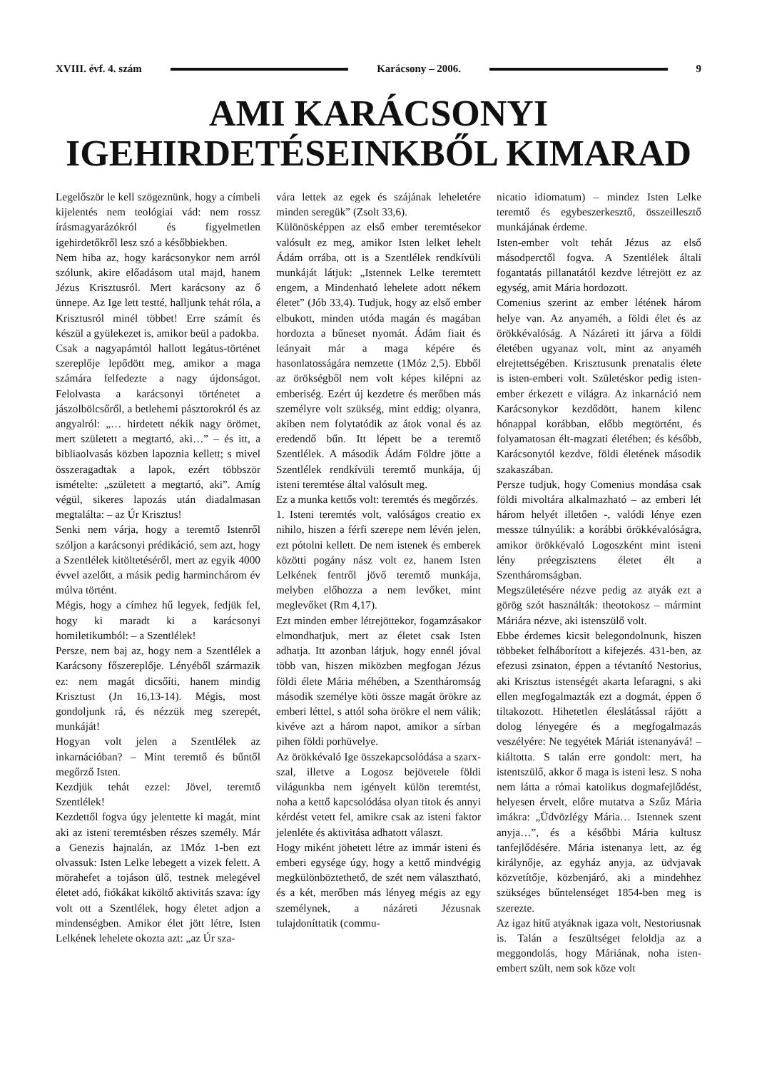XVIII. évf. 4. szám Karácsony – 2006. 9
AMI KARÁCSONYI
IGEHIRDETÉSEINKBŐL KIMARAD
Legelőször le kell szögeznünk, hogy a címbeli kijelentés nem teológiai vád: nem rossz írásmagyarázókról és figyelmetlen igehirdetőkről lesz szó a későbbiekben.
Nem hiba az, hogy karácsonykor nem arról szólunk, akire előadásom utal majd, hanem Jézus Krisztusról. Mert karácsony az ő ünnepe. Az Ige lett testté, halljunk tehát róla, a Krisztusról minél többet! Erre számít és készül a gyülekezet is, amikor beül a padokba.
Csak a nagyapámtól hallott legátus-történet szereplője lepődött meg, amikor a maga számára felfedezte a nagy újdonságot. Felolvasta a karácsonyi történetet a jászolbölcsőről, a betlehemi pásztorokról és az angyalról: „… hirdetett nékik nagy örömet, mert született a megtartó, aki…” – és itt, a bibliaolvasás közben lapoznia kellett; s mivel összeragadtak a lapok, ezért többször ismételte: „született a megtartó, aki”. Amíg végül, sikeres lapozás után diadalmasan megtalálta: – az Úr Krisztus!
Senki nem várja, hogy a teremtő Istenről szóljon a karácsonyi prédikáció, sem azt, hogy a Szentlélek kitöltetéséről, mert az egyik 4000 évvel azelőtt, a másik pedig harminchárom év múlva történt.
Mégis, hogy a címhez hű legyek, fedjük fel, hogy ki maradt ki a karácsonyi homiletikumból: – a Szentlélek!
Persze, nem baj az, hogy nem a Szentlélek a Karácsony főszereplője. Lényéből származik ez: nem magát dicsőíti, hanem mindig Krisztust (Jn 16,13-14). Mégis, most gondoljunk rá, és nézzük meg szerepét, munkáját!
Hogyan volt jelen a Szentlélek az inkarnációban? – Mint teremtő és bűntől megőrző Isten.
Kezdjük tehát ezzel: Jövel, teremtő Szentlélek!
Kezdettől fogva úgy jelentette ki magát, mint aki az isteni teremtésben részes személy. Már a Genezis hajnalán, az 1Móz 1-ben ezt olvassuk: Isten Lelke lebegett a vizek felett. A mörahefet a tojáson ülő, testnek melegével életet adó, fiókákat kiköltő aktivitás szava: így volt ott a Szentlélek, hogy életet adjon a mindenségben. Amikor élet jött létre, Isten Lelkének lehelete okozta azt: „az Úr sza-
vára lettek az egek és szájának leheletére minden seregük” (Zsolt 33,6).
Különösképpen az első ember teremtésekor valósult ez meg, amikor Isten lelket lehelt Ádám orrába, ott is a Szentlélek rendkívüli munkáját látjuk: „Istennek Lelke teremtett engem, a Mindenható lehelete adott nékem életet” (Jób 33,4). Tudjuk, hogy az első ember elbukott, minden utóda magán és magában hordozta a bűneset nyomát. Ádám fiait és leányait már a maga képére és hasonlatosságára nemzette (1Móz 2,5). Ebből az örökségből nem volt képes kilépni az emberiség. Ezért új kezdetre és merőben más személyre volt szükség, mint eddig; olyanra, akiben nem folytatódik az átok vonal és az eredendő bűn. Itt lépett be a teremtő Szentlélek. A második Ádám Földre jötte a Szentlélek rendkívüli teremtő munkája, új isteni teremtése által valósult meg.
Ez a munka kettős volt: teremtés és megőrzés.
1. Isteni teremtés volt, valóságos creatio ex nihilo, hiszen a férfi szerepe nem lévén jelen, ezt pótolni kellett. De nem istenek és emberek közötti pogány nász volt ez, hanem Isten Lelkének fentről jövő teremtő munkája, melyben előhozza a nem levőket, mint meglevőket (Rm 4,17).
Ezt minden ember létrejöttekor, fogamzásakor elmondhatjuk, mert az életet csak Isten adhatja. Itt azonban látjuk, hogy ennél jóval több van, hiszen miközben megfogan Jézus földi élete Mária méhében, a Szentháromság második személye köti össze magát örökre az emberi léttel, s attól soha örökre el nem válik; kivéve azt a három napot, amikor a sírban pihen földi porhüvelye.
Az örökkévaló Ige összekapcsolódása a szarx-szal, illetve a Logosz bejövetele földi világunkba nem igényelt külön teremtést, noha a kettő kapcsolódása olyan titok és annyi kérdést vetett fel, amikre csak az isteni faktor jelenléte és aktivitása adhatott választ.
Hogy miként jöhetett létre az immár isteni és emberi egysége úgy, hogy a kettő mindvégig megkülönböztethető, de szét nem választható, és a két, merőben más lényeg mégis az egy személynek, a názáreti Jézusnak tulajdoníttatik (commu-
nicatio idiomatum) – mindez Isten Lelke teremtő és egybeszerkesztő, összeillesztő munkájának érdeme.
Isten-ember volt tehát Jézus az első másodperctől fogva. A Szentlélek általi fogantatás pillanatától kezdve létrejött ez az egység, amit Mária hordozott.
Comenius szerint az ember létének három helye van. Az anyaméh, a földi élet és az örökkévalóság. A Názáreti itt járva a földi életében ugyanaz volt, mint az anyaméh elrejtettségében. Krisztusunk prenatalis élete is isten-emberi volt. Születéskor pedig isten-ember érkezett e világra. Az inkarnáció nem Karácsonykor kezdődött, hanem kilenc hónappal korábban, előbb megtörtént, és folyamatosan élt-magzati életében; és később, Karácsonytól kezdve, földi életének második szakaszában.
Persze tudjuk, hogy Comenius mondása csak földi mivoltára alkalmazható – az emberi lét három helyét illetően -, valódi lénye ezen messze túlnyúlik: a korábbi örökkévalóságra, amikor örökkévaló Logoszként mint isteni lény préegzisztens életet élt a Szentháromságban.
Megszületésére nézve pedig az atyák ezt a görög szót használták: theotokosz – mármint Máriára nézve, aki istenszülő volt.
Ebbe érdemes kicsit belegondolnunk, hiszen többeket felháborított a kifejezés. 431-ben, az efezusi zsinaton, éppen a tévtanító Nestorius, aki Krisztus istenségét akarta lefaragni, s aki ellen megfogalmazták ezt a dogmát, éppen ő tiltakozott. Hihetetlen éleslátással rájött a dolog lényegére és a megfogalmazás veszélyére: Ne tegyétek Máriát istenanyává! – kiáltotta. S talán erre gondolt: mert, ha istentszülő, akkor ő maga is isteni lesz. S noha nem látta a római katolikus dogmafejlődést, helyesen érvelt, előre mutatva a Szűz Mária imákra: „Üdvözlégy Mária… Istennek szent anyja…”, és a későbbi Mária kultusz tanfejlődésére. Mária istenanya lett, az ég királynője, az egyház anyja, az üdvjavak közvetítője, közbenjáró, aki a mindehhez szükséges bűntelenséget 1854-ben meg is szerezte.
Az igaz hitű atyáknak igaza volt, Nestoriusnak is. Talán a feszültséget feloldja az a meggondolás, hogy Máriának, noha isten-embert szült, nem sok köze volt